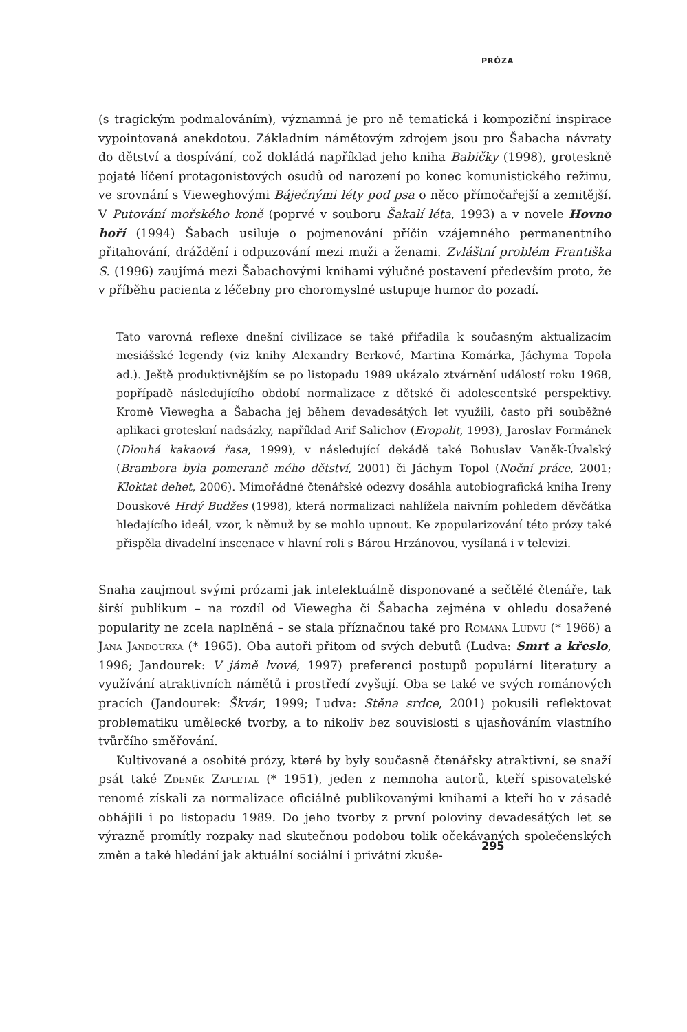PRÓZA
(s tragickým podmalováním), významná je pro ně tematická i kompoziční inspirace vypointovaná anekdotou. Základním námětovým zdrojem jsou pro Šabacha návraty do dětství a dospívání, což dokládá například jeho kniha Babičky (1998), groteskně pojaté líčení protagonistových osudů od narození po konec komunistického režimu, ve srovnání s Vieweghovými Báječnými léty pod psa o něco přímočařejší a zemitější. V Putování mořského koně (poprvé v souboru Šakalí léta, 1993) a v novele Hovno hoří (1994) Šabach usiluje o pojmenování příčin vzájemného permanentního přitahování, dráždění i odpuzování mezi muži a ženami. Zvláštní problém Františka S. (1996) zaujímá mezi Šabachovými knihami výlučné postavení především proto, že v příběhu pacienta z léčebny pro choromyslné ustupuje humor do pozadí.
Tato varovná reflexe dnešní civilizace se také přiřadila k současným aktualizacím mesiášské legendy (viz knihy Alexandry Berkové, Martina Komárka, Jáchyma Topola ad.). Ještě produktivnějším se po listopadu 1989 ukázalo ztvárnění událostí roku 1968, popřípadě následujícího období normalizace z dětské či adolescentské perspektivy. Kromě Viewegha a Šabacha jej během devadesátých let využili, často při souběžné aplikaci groteskní nadsázky, například Arif Salichov (Eropolit, 1993), Jaroslav Formánek (Dlouhá kakaová řasa, 1999), v následující dekádě také Bohuslav Vaněk-Úvalský (Brambora byla pomeranč mého dětství, 2001) či Jáchym Topol (Noční práce, 2001; Kloktat dehet, 2006). Mimořádné čtenářské odezvy dosáhla autobiografická kniha Ireny Douskové Hrdý Budžes (1998), která normalizaci nahlížela naivním pohledem děvčátka hledajícího ideál, vzor, k němuž by se mohlo upnout. Ke zpopularizování této prózy také přispěla divadelní inscenace v hlavní roli s Bárou Hrzánovou, vysílaná i v televizi.
Snaha zaujmout svými prózami jak intelektuálně disponované a sečtělé čtenáře, tak širší publikum – na rozdíl od Viewegha či Šabacha zejména v ohledu dosažené popularity ne zcela naplněná – se stala příznačnou také pro Romana Ludvu (* 1966) a Jana Jandourka (* 1965). Oba autoři přitom od svých debutů (Ludva: Smrt a křeslo, 1996; Jandourek: V jámě lvové, 1997) preferenci postupů populární literatury a využívání atraktivních námětů i prostředí zvyšují. Oba se také ve svých románových pracích (Jandourek: Škvár, 1999; Ludva: Stěna srdce, 2001) pokusili reflektovat problematiku umělecké tvorby, a to nikoliv bez souvislosti s ujasňováním vlastního tvůrčího směřování.
Kultivované a osobité prózy, které by byly současně čtenářsky atraktivní, se snaží psát také Zdeněk Zapletal (* 1951), jeden z nemnoha autorů, kteří spisovatelské renomé získali za normalizace oficiálně publikovanými knihami a kteří ho v zásadě obhájili i po listopadu 1989. Do jeho tvorby z první poloviny devadesátých let se výrazně promítly rozpaky nad skutečnou podobou tolik očekávaných společenských změn a také hledání jak aktuální sociální i privátní zkuše-
295